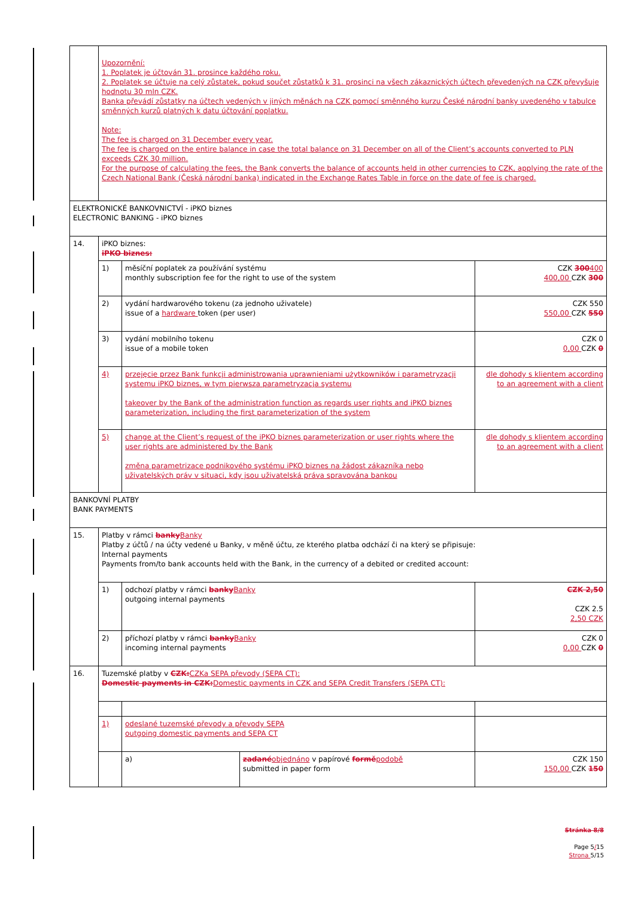| | Upozornění: 1. Poplatek je účtován 31. prosince každého roku. 2. Poplatek se účtuje na celý zůstatek, pokud součet zůstatků k 31. prosinci na všech zákaznických účtech převedených na CZK převyšuje hodnotu 30 mln CZK. Banka převádí zůstatky na účtech vedených v jiných měnách na CZK pomocí směnného kurzu České národní banky uvedeného v tabulce směnných kurzů platných k datu účtování poplatku. Note: The fee is charged on 31 December every year. The fee is charged on the entire balance in case the total balance on 31 December on all of the Client’s accounts converted to PLN exceeds CZK 30 million. For the purpose of calculating the fees, the Bank converts the balance of accounts held in other currencies to CZK, applying the rate of the Czech National Bank (Česká národní banka) indicated in the Exchange Rates Table in force on the date of fee is charged. | | | |
| ELEKTRONICKÉ BANKOVNICTVÍ - iPKO biznes ELECTRONIC BANKING - iPKO biznes | | | | |
| 14. | iPKO biznes: iPKO biznes: | | | |
| | 1) | měsíční poplatek za používání systému monthly subscription fee for the right to use of the system | | CZK 300 400 400,00 CZK 300 |
| | 2) | vydání hardwarového tokenu (za jednoho uživatele) issue of a hardware token (per user) | | CZK 550 550,00 CZK 550 |
| | 3) | vydání mobilního tokenu issue of a mobile token | | CZK 0 0,00 CZK 0 |
| | 4) | przejęcie przez Bank funkcji administrowania uprawnieniami użytkowników i parametryzacji systemu iPKO biznes, w tym pierwsza parametryzacja systemu takeover by the Bank of the administration function as regards user rights and iPKO biznes parameterization, including the first parameterization of the system | | dle dohody s klientem according to an agreement with a client |
| | 5) | change at the Client’s request of the iPKO biznes parameterization or user rights where the user rights are administered by the Bank změna parametrizace podnikového systému iPKO biznes na žádost zákazníka nebo uživatelských práv v situaci, kdy jsou uživatelská práva spravována bankou | | dle dohody s klientem according to an agreement with a client |
| BANKOVNÍ PLATBY BANK PAYMENTS | | | | |
| 15. | Platby v rámci banky Banky Platby z účtů / na účty vedené u Banky, v měně účtu, ze kterého platba odchází či na který se připisuje: Internal payments Payments from/to bank accounts held with the Bank, in the currency of a debited or credited account: | | | |
| | 1) | odchozí platby v rámci banky Banky outgoing internal payments | | CZK 2,50 CZK 2.5 2,50 CZK |
| | 2) | příchozí platby v rámci banky Banky incoming internal payments | | CZK 0 0,00 CZK 0 |
| 16. | Tuzemské platby v CZK: CZKa SEPA převody (SEPA CT): Domestic payments in CZK: Domestic payments in CZK and SEPA Credit Transfers (SEPA CT): | | | |
| | 1) | odeslané tuzemské převody a převody SEPA outgoing domestic payments and SEPA CT | | |
| | | a) | zadané objednáno v papírové formě podobě submitted in paper form | CZK 150 150,00 CZK 150 |
Stránka 8/8
Page 5/15
Strona 5/15